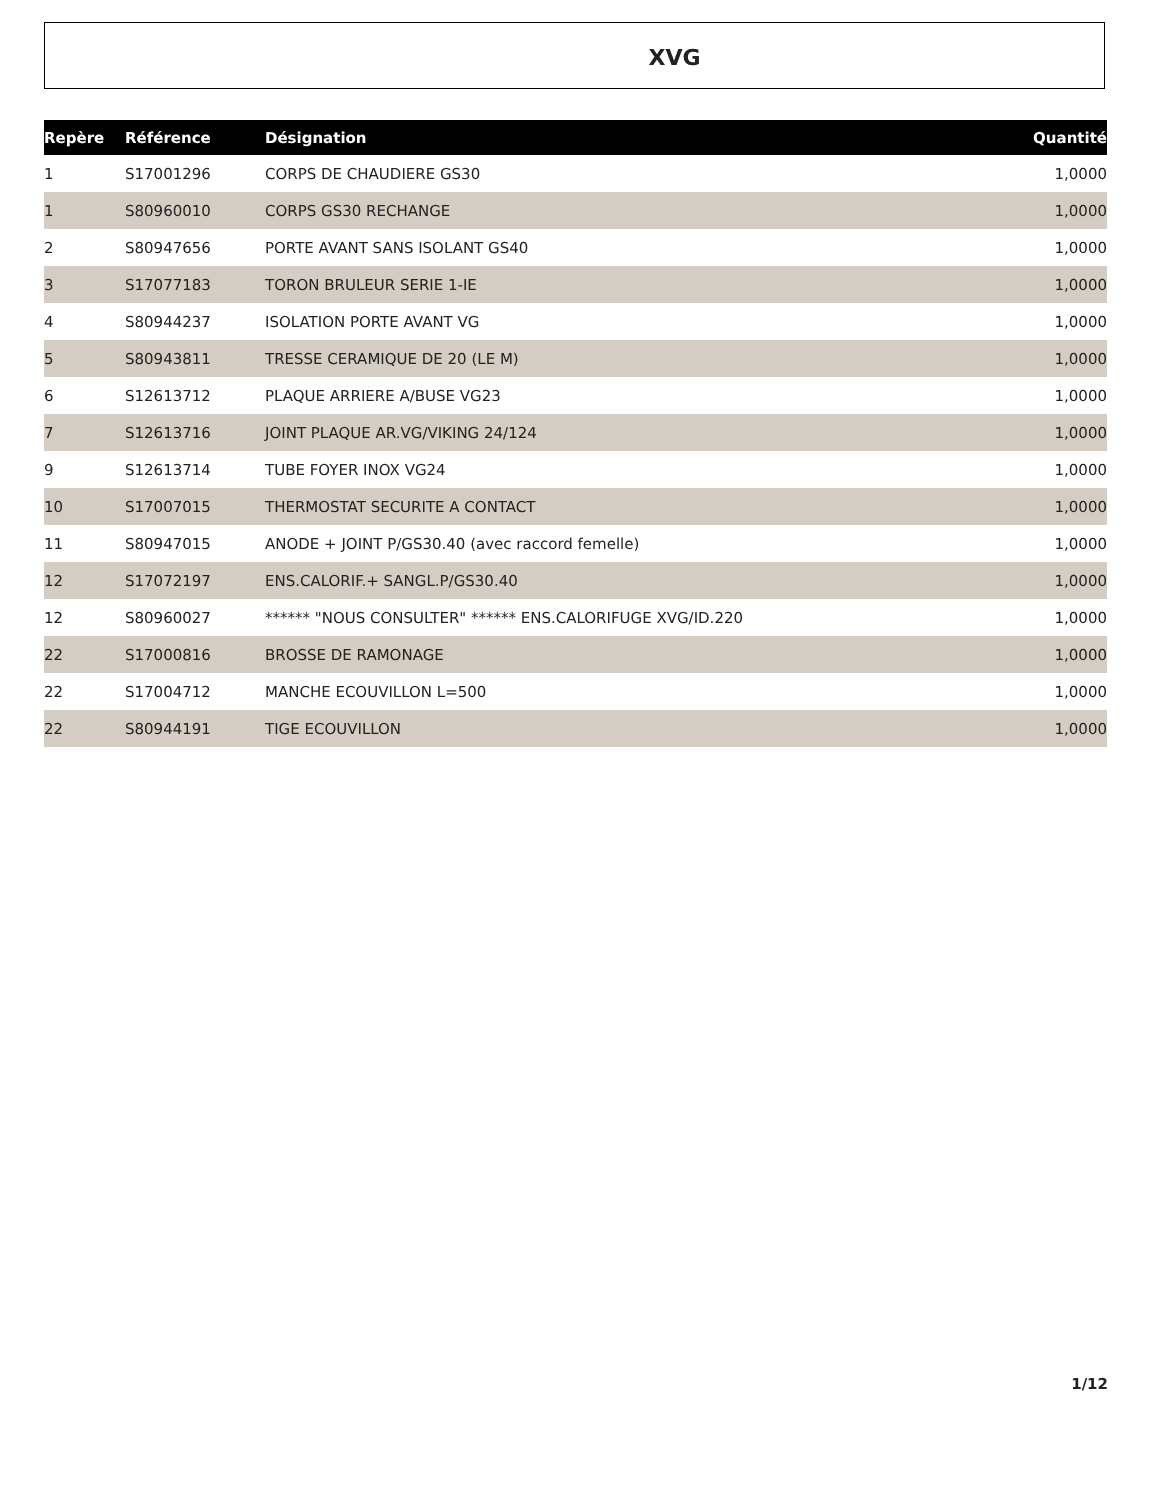XVG
| Repère | Référence | Désignation | Quantité |
| --- | --- | --- | --- |
| 1 | S17001296 | CORPS DE CHAUDIERE GS30 | 1,0000 |
| 1 | S80960010 | CORPS GS30 RECHANGE | 1,0000 |
| 2 | S80947656 | PORTE AVANT SANS ISOLANT GS40 | 1,0000 |
| 3 | S17077183 | TORON BRULEUR SERIE 1-IE | 1,0000 |
| 4 | S80944237 | ISOLATION PORTE AVANT VG | 1,0000 |
| 5 | S80943811 | TRESSE CERAMIQUE DE 20 (LE M) | 1,0000 |
| 6 | S12613712 | PLAQUE ARRIERE A/BUSE VG23 | 1,0000 |
| 7 | S12613716 | JOINT PLAQUE AR.VG/VIKING 24/124 | 1,0000 |
| 9 | S12613714 | TUBE FOYER INOX VG24 | 1,0000 |
| 10 | S17007015 | THERMOSTAT SECURITE A CONTACT | 1,0000 |
| 11 | S80947015 | ANODE + JOINT P/GS30.40 (avec raccord femelle) | 1,0000 |
| 12 | S17072197 | ENS.CALORIF.+ SANGL.P/GS30.40 | 1,0000 |
| 12 | S80960027 | ****** "NOUS CONSULTER" ****** ENS.CALORIFUGE XVG/ID.220 | 1,0000 |
| 22 | S17000816 | BROSSE DE RAMONAGE | 1,0000 |
| 22 | S17004712 | MANCHE ECOUVILLON L=500 | 1,0000 |
| 22 | S80944191 | TIGE ECOUVILLON | 1,0000 |
1/12